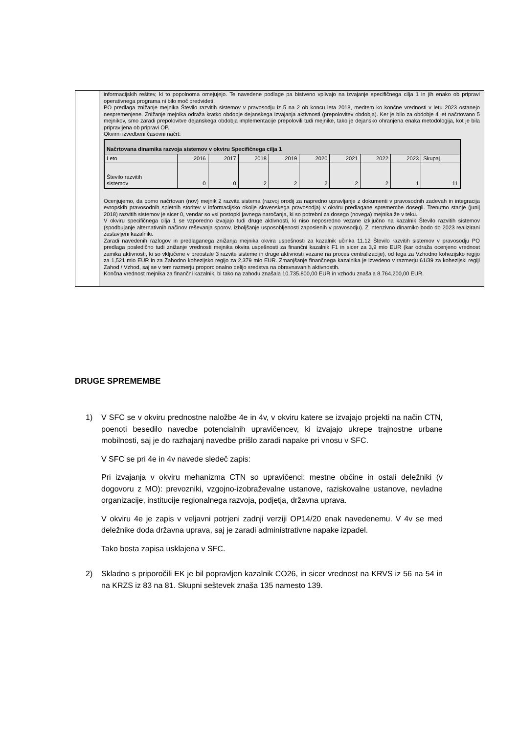| | informacijskih rešitev, ki to popolnoma omejujejo. Te navedene podlage pa bistveno vplivajo na izvajanje specifičnega cilja 1 in jih enako ob pripravi operativnega programa ni bilo moč predvideti. PO predlaga znižanje mejnika Število razvitih sistemov v pravosodju iz 5 na 2 ob koncu leta 2018, medtem ko končne vrednosti v letu 2023 ostanejo nespremenjene. Znižanje mejnika odraža kratko obdobje dejanskega izvajanja aktivnosti (prepolovitev obdobja). Ker je bilo za obdobje 4 let načrtovano 5 mejnikov, smo zaradi prepolovitve dejanskega obdobja implementacije prepolovili tudi mejnike, tako je dejansko ohranjena enaka metodologija, kot je bila pripravljena ob pripravi OP. Okvirni izvedbeni časovni načrt: / Načrtovana dinamika razvoja sistemov v okviru Specifičnega cilja 1 / / / / / / / / / / / --- / --- / --- / --- / --- / --- / --- / --- / --- / --- / / Leto / 2016 / 2017 / 2018 / 2019 / 2020 / 2021 / 2022 / 2023 / Skupaj / / Število razvitih sistemov / 0 / 0 / 2 / 2 / 2 / 2 / 2 / 1 / 11 / Ocenjujemo, da bomo načrtovan (nov) mejnik 2 razvita sistema (razvoj orodij za napredno upravljanje z dokumenti v pravosodnih zadevah in integracija evropskih pravosodnih spletnih storitev v informacijsko okolje slovenskega pravosodja) v okviru predlagane spremembe dosegli. Trenutno stanje (junij 2018) razvitih sistemov je sicer 0, vendar so vsi postopki javnega naročanja, ki so potrebni za dosego (novega) mejnika že v teku. V okviru specifičnega cilja 1 se vzporedno izvajajo tudi druge aktivnosti, ki niso neposredno vezane izključno na kazalnik Število razvitih sistemov (spodbujanje alternativnih načinov reševanja sporov, izboljšanje usposobljenosti zaposlenih v pravosodju). Z intenzivno dinamiko bodo do 2023 realizirani zastavljeni kazalniki. Zaradi navedenih razlogov in predlaganega znižanja mejnika okvira uspešnosti za kazalnik učinka 11.12 Število razvitih sistemov v pravosodju PO predlaga posledično tudi znižanje vrednosti mejnika okvira uspešnosti za finančni kazalnik F1 in sicer za 3,9 mio EUR (kar odraža ocenjeno vrednost zamika aktivnosti, ki so vključene v preostale 3 razvite sisteme in druge aktivnosti vezane na proces centralizacije), od tega za Vzhodno kohezijsko regijo za 1,521 mio EUR in za Zahodno kohezijsko regijo za 2,379 mio EUR. Zmanjšanje finančnega kazalnika je izvedeno v razmerju 61/39 za kohezijski regiji Zahod / Vzhod, saj se v tem razmerju proporcionalno delijo sredstva na obravnavanih aktivnostih. Končna vrednost mejnika za finančni kazalnik, bi tako na zahodu znašala 10.735.800,00 EUR in vzhodu znašala 8.764.200,00 EUR. |
DRUGE SPREMEMBE
1) V SFC se v okviru prednostne naložbe 4e in 4v, v okviru katere se izvajajo projekti na način CTN, poenoti besedilo navedbe potencialnih upravičencev, ki izvajajo ukrepe trajnostne urbane mobilnosti, saj je do razhajanj navedbe prišlo zaradi napake pri vnosu v SFC.
V SFC se pri 4e in 4v navede sledeč zapis:
Pri izvajanja v okviru mehanizma CTN so upravičenci: mestne občine in ostali deležniki (v dogovoru z MO): prevozniki, vzgojno-izobraževalne ustanove, raziskovalne ustanove, nevladne organizacije, institucije regionalnega razvoja, podjetja, državna uprava.
V okviru 4e je zapis v veljavni potrjeni zadnji verziji OP14/20 enak navedenemu. V 4v se med deležnike doda državna uprava, saj je zaradi administrativne napake izpadel.
Tako bosta zapisa usklajena v SFC.
2) Skladno s priporočili EK je bil popravljen kazalnik CO26, in sicer vrednost na KRVS iz 56 na 54 in na KRZS iz 83 na 81. Skupni seštevek znaša 135 namesto 139.